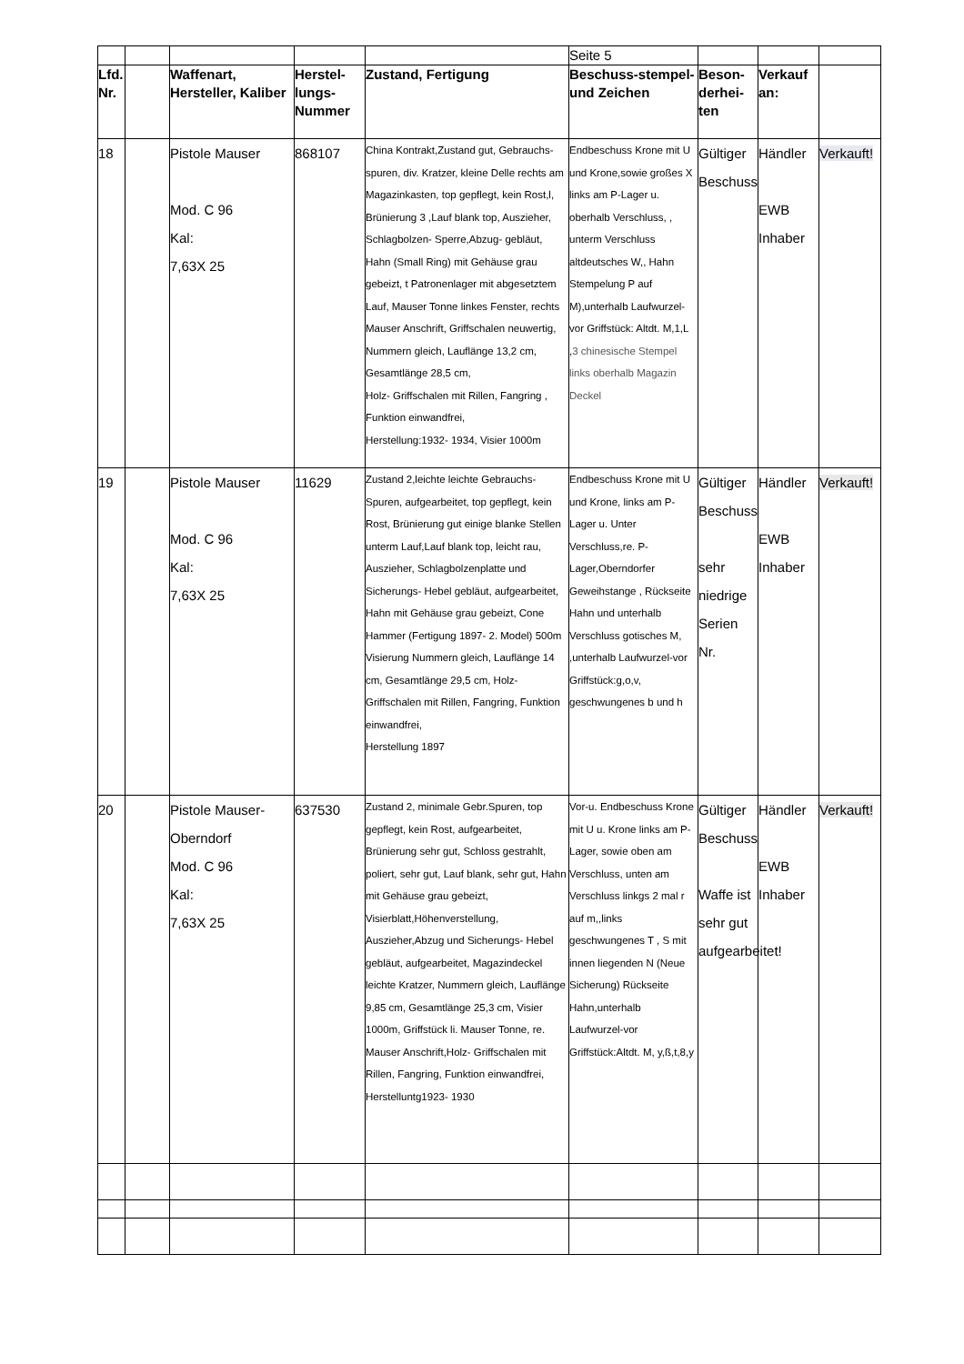| | | | | | Seite 5 | | | |
| Lfd. Nr. | | Waffenart, Hersteller, Kaliber | Herstel-lungs-Nummer | Zustand, Fertigung | Beschuss-stempel- und Zeichen | Beson-derhei-ten | Verkauf an: | |
| 18 | | Pistole Mauser Mod. C 96 Kal: 7,63X 25 | 868107 | China Kontrakt,Zustand gut, Gebrauchs-spuren, div. Kratzer, kleine Delle rechts am Magazinkasten, top gepflegt, kein Rost,l, Brünierung 3 ,Lauf blank top, Auszieher, Schlagbolzen- Sperre,Abzug- gebläut, Hahn (Small Ring) mit Gehäuse grau gebeizt, t Patronenlager mit abgesetztem Lauf, Mauser Tonne linkes Fenster, rechts Mauser Anschrift, Griffschalen neuwertig, Nummern gleich, Lauflänge 13,2 cm, Gesamtlänge 28,5 cm, Holz- Griffschalen mit Rillen, Fangring , Funktion einwandfrei, Herstellung:1932- 1934, Visier 1000m | Endbeschuss Krone mit U und Krone,sowie großes X links am P-Lager u. oberhalb Verschluss, , unterm Verschluss altdeutsches W,, Hahn Stempelung P auf M),unterhalb Laufwurzel-vor Griffstück: Altdt. M,1,L , 3 chinesische Stempel links oberhalb Magazin Deckel | Gültiger Beschuss | Händler EWB Inhaber | Verkauft! |
| 19 | | Pistole Mauser Mod. C 96 Kal: 7,63X 25 | 11629 | Zustand 2,leichte leichte Gebrauchs-Spuren, aufgearbeitet, top gepflegt, kein Rost, Brünierung gut einige blanke Stellen unterm Lauf,Lauf blank top, leicht rau, Auszieher, Schlagbolzenplatte und Sicherungs- Hebel gebläut, aufgearbeitet, Hahn mit Gehäuse grau gebeizt, Cone Hammer (Fertigung 1897- 2. Model) 500m Visierung Nummern gleich, Lauflänge 14 cm, Gesamtlänge 29,5 cm, Holz- Griffschalen mit Rillen, Fangring, Funktion einwandfrei, Herstellung 1897 | Endbeschuss Krone mit U und Krone, links am P-Lager u. Unter Verschluss,re. P-Lager,Oberndorfer Geweihstange , Rückseite Hahn und unterhalb Verschluss gotisches M, ,unterhalb Laufwurzel-vor Griffstück:g,o,v, geschwungenes b und h | Gültiger Beschuss sehr niedrige Serien Nr. | Händler EWB Inhaber | Verkauft! |
| 20 | | Pistole Mauser-Oberndorf Mod. C 96 Kal: 7,63X 25 | 637530 | Zustand 2, minimale Gebr.Spuren, top gepflegt, kein Rost, aufgearbeitet, Brünierung sehr gut, Schloss gestrahlt, poliert, sehr gut, Lauf blank, sehr gut, Hahn mit Gehäuse grau gebeizt, Visierblatt,Höhenverstellung, Auszieher,Abzug und Sicherungs- Hebel gebläut, aufgearbeitet, Magazindeckel leichte Kratzer, Nummern gleich, Lauflänge 9,85 cm, Gesamtlänge 25,3 cm, Visier 1000m, Griffstück li. Mauser Tonne, re. Mauser Anschrift,Holz- Griffschalen mit Rillen, Fangring, Funktion einwandfrei, Herstelluntg1923- 1930 | Vor-u. Endbeschuss Krone mit U u. Krone links am P-Lager, sowie oben am Verschluss, unten am Verschluss linkgs 2 mal r auf m,,links geschwungenes T , S mit innen liegenden N (Neue Sicherung) Rückseite Hahn,unterhalb Laufwurzel-vor Griffstück:Altdt. M, y,ß,t,8,y | Gültiger Beschuss Waffe ist sehr gut aufgearbeitet! | Händler EWB Inhaber | Verkauft! |